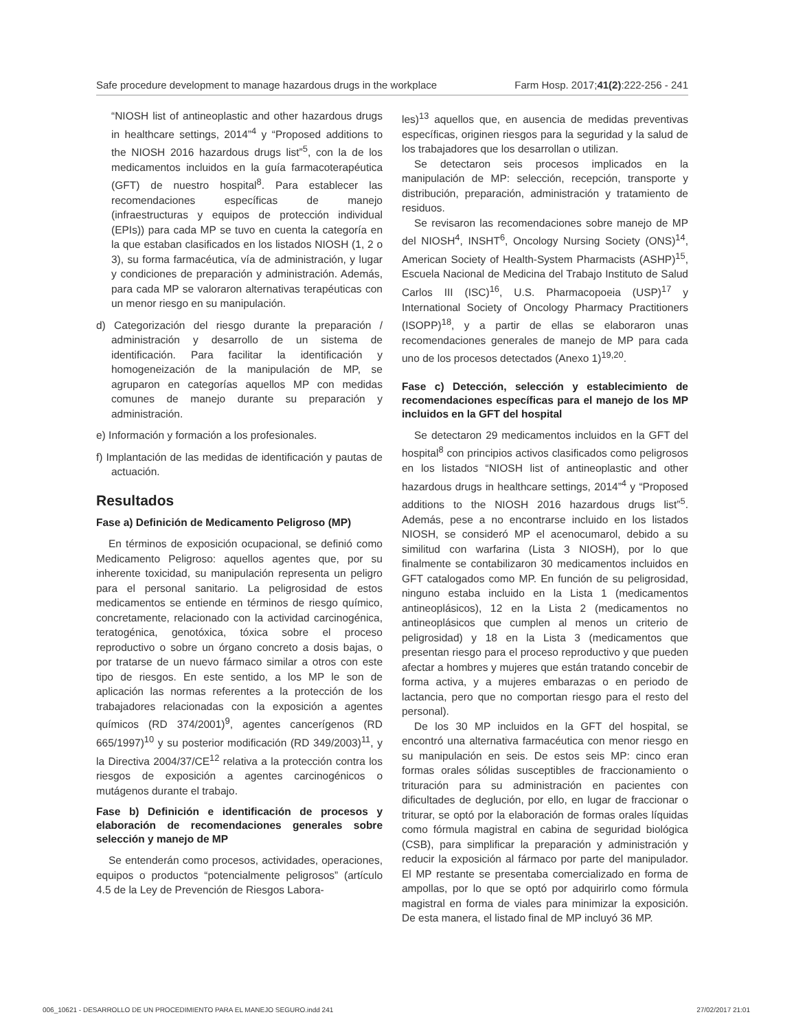Safe procedure development to manage hazardous drugs in the workplace Farm Hosp. 2017;41(2):222-256 - 241
“NIOSH list of antineoplastic and other hazardous drugs in healthcare settings, 2014”<sup>4</sup> y “Proposed additions to the NIOSH 2016 hazardous drugs list”<sup>5</sup>, con la de los medicamentos incluidos en la guía farmacoterapéutica (GFT) de nuestro hospital<sup>8</sup>. Para establecer las recomendaciones específicas de manejo (infraestructuras y equipos de protección individual (EPIs)) para cada MP se tuvo en cuenta la categoría en la que estaban clasificados en los listados NIOSH (1, 2 o 3), su forma farmacéutica, vía de administración, y lugar y condiciones de preparación y administración. Además, para cada MP se valoraron alternativas terapéuticas con un menor riesgo en su manipulación.
d) Categorización del riesgo durante la preparación / administración y desarrollo de un sistema de identificación. Para facilitar la identificación y homogeneización de la manipulación de MP, se agruparon en categorías aquellos MP con medidas comunes de manejo durante su preparación y administración.
e) Información y formación a los profesionales.
f) Implantación de las medidas de identificación y pautas de actuación.
Resultados
Fase a) Definición de Medicamento Peligroso (MP)
En términos de exposición ocupacional, se definió como Medicamento Peligroso: aquellos agentes que, por su inherente toxicidad, su manipulación representa un peligro para el personal sanitario. La peligrosidad de estos medicamentos se entiende en términos de riesgo químico, concretamente, relacionado con la actividad carcinogénica, teratogénica, genotóxica, tóxica sobre el proceso reproductivo o sobre un órgano concreto a dosis bajas, o por tratarse de un nuevo fármaco similar a otros con este tipo de riesgos. En este sentido, a los MP le son de aplicación las normas referentes a la protección de los trabajadores relacionadas con la exposición a agentes químicos (RD 374/2001)<sup>9</sup>, agentes cancerígenos (RD 665/1997)<sup>10</sup> y su posterior modificación (RD 349/2003)<sup>11</sup>, y la Directiva 2004/37/CE<sup>12</sup> relativa a la protección contra los riesgos de exposición a agentes carcinogénicos o mutágenos durante el trabajo.
Fase b) Definición e identificación de procesos y elaboración de recomendaciones generales sobre selección y manejo de MP
Se entenderán como procesos, actividades, operaciones, equipos o productos “potencialmente peligrosos” (artículo 4.5 de la Ley de Prevención de Riesgos Labora-
les)<sup>13</sup> aquellos que, en ausencia de medidas preventivas específicas, originen riesgos para la seguridad y la salud de los trabajadores que los desarrollan o utilizan.
Se detectaron seis procesos implicados en la manipulación de MP: selección, recepción, transporte y distribución, preparación, administración y tratamiento de residuos.
Se revisaron las recomendaciones sobre manejo de MP del NIOSH<sup>4</sup>, INSHT<sup>6</sup>, Oncology Nursing Society (ONS)<sup>14</sup>, American Society of Health-System Pharmacists (ASHP)<sup>15</sup>, Escuela Nacional de Medicina del Trabajo Instituto de Salud Carlos III (ISC)<sup>16</sup>, U.S. Pharmacopoeia (USP)<sup>17</sup> y International Society of Oncology Pharmacy Practitioners (ISOPP)<sup>18</sup>, y a partir de ellas se elaboraron unas recomendaciones generales de manejo de MP para cada uno de los procesos detectados (Anexo 1)<sup>19,20</sup>.
Fase c) Detección, selección y establecimiento de recomendaciones específicas para el manejo de los MP incluidos en la GFT del hospital
Se detectaron 29 medicamentos incluidos en la GFT del hospital<sup>8</sup> con principios activos clasificados como peligrosos en los listados “NIOSH list of antineoplastic and other hazardous drugs in healthcare settings, 2014”<sup>4</sup> y “Proposed additions to the NIOSH 2016 hazardous drugs list”<sup>5</sup>. Además, pese a no encontrarse incluido en los listados NIOSH, se consideró MP el acenocumarol, debido a su similitud con warfarina (Lista 3 NIOSH), por lo que finalmente se contabilizaron 30 medicamentos incluidos en GFT catalogados como MP. En función de su peligrosidad, ninguno estaba incluido en la Lista 1 (medicamentos antineoplásicos), 12 en la Lista 2 (medicamentos no antineoplásicos que cumplen al menos un criterio de peligrosidad) y 18 en la Lista 3 (medicamentos que presentan riesgo para el proceso reproductivo y que pueden afectar a hombres y mujeres que están tratando concebir de forma activa, y a mujeres embarazas o en periodo de lactancia, pero que no comportan riesgo para el resto del personal).
De los 30 MP incluidos en la GFT del hospital, se encontró una alternativa farmacéutica con menor riesgo en su manipulación en seis. De estos seis MP: cinco eran formas orales sólidas susceptibles de fraccionamiento o trituración para su administración en pacientes con dificultades de deglución, por ello, en lugar de fraccionar o triturar, se optó por la elaboración de formas orales líquidas como fórmula magistral en cabina de seguridad biológica (CSB), para simplificar la preparación y administración y reducir la exposición al fármaco por parte del manipulador. El MP restante se presentaba comercializado en forma de ampollas, por lo que se optó por adquirirlo como fórmula magistral en forma de viales para minimizar la exposición. De esta manera, el listado final de MP incluyó 36 MP.
006_10621 - DESARROLLO DE UN PROCEDIMIENTO PARA EL MANEJO SEGURO.indd 241 27/02/2017 21:01